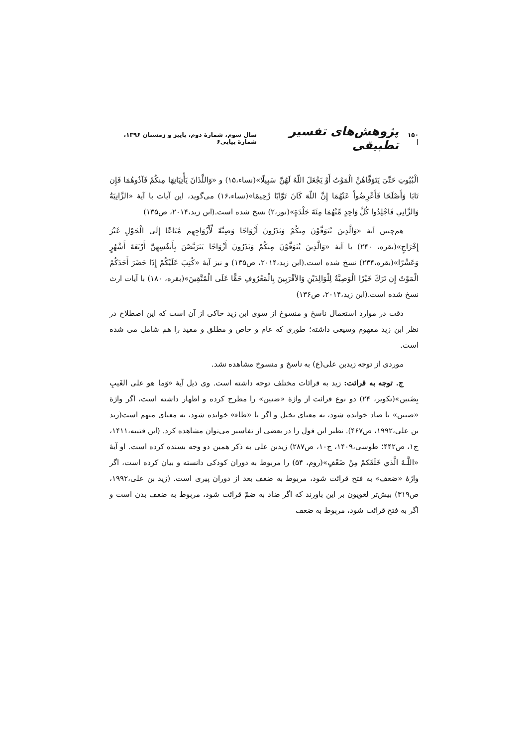۱۵۰ | پژوهش‌های تفسیر تطبیقی سال سوم، شمارهٔ دوم، پاییز و زمستان ۱۳۹۶، شمارهٔ پیاپی۶
الْبُيُوتِ حَتَّىَ يَتَوَفَّاهُنَّ الْمَوْتُ أَوْ يَجْعَلَ اللّهُ لَهُنَّ سَبِيلًا»(نساء،۱۵) و «وَاللَّذَانَ يَأْتِيَانِهَا مِنكُمْ فَآذُوهُمَا فَإِن تَابَا وَأَصْلَحَا فَأَعْرِضُواْ عَنْهُمَا إِنَّ اللّهَ كَانَ تَوَّابًا رَّحِيمًا»(نساء،۱۶) می‌گوید، این آیات با آیهٔ «الزَّانِيَةُ وَالزَّانِي فَاجْلِدُوا كُلَّ وَاحِدٍ مِّنْهُمَا مِئَةَ جَلْدَةٍ»(نور،۲) نسخ شده است.(ابن زید،۲۰۱۴، ص۱۳۵)
هم‌چنین آیهٔ «وَالَّذِينَ يُتَوَفَّوْنَ مِنكُمْ وَيَذَرُونَ أَزْوَاجًا وَصِيَّةً لِّأَزْوَاجِهِم مَّتَاعًا إِلَى الْحَوْلِ غَيْرَ إِخْرَاجٍ»(بقره، ۲۴۰) با آیهٔ «وَالَّذِينَ يُتَوَفَّوْنَ مِنكُمْ وَيَذَرُونَ أَزْوَاجًا يَتَرَبَّصْنَ بِأَنفُسِهِنَّ أَرْبَعَةَ أَشْهُرٍ وَعَشْرًا»(بقره،۲۳۴) نسخ شده است.(ابن زید،۲۰۱۴، ص۱۳۵) و نیز آیهٔ «كُتِبَ عَلَيْكُمْ إِذَا حَضَرَ أَحَدَكُمُ الْمَوْتُ إِن تَرَكَ خَيْرًا الْوَصِيَّةُ لِلْوَالِدَيْنِ وَالأقْرَبِينَ بِالْمَعْرُوفِ حَقًّا عَلَى الْمُتَّقِينَ»(بقره، ۱۸۰) با آیات ارث نسخ شده است.(ابن زید،۲۰۱۴، ص۱۳۶)
دقت در موارد استعمال ناسخ و منسوخ از سوی ابن زید حاکی از آن است که این اصطلاح در نظر ابن زید مفهوم وسیعی داشته؛ طوری که عام و خاص و مطلق و مقید را هم شامل می شده است.
موردی از توجه زیدبن علی(ع) به ناسخ و منسوخ مشاهده نشد.
ج. توجه به قرائت: زید به قرائات مختلف توجه داشته است. وی ذیل آیهٔ «وَما هو علی الغَيبِ بِضَنين»(تکویر، ۲۴) دو نوع قرائت از واژهٔ «ضنین» را مطرح کرده و اظهار داشته است، اگر واژهٔ «ضنین» با ضاد خوانده شود، به معنای بخیل و اگر با «ظاء» خوانده شود، به معنای متهم است(زید بن علی،۱۹۹۲، ص۴۶۷). نظیر این قول را در بعضی از تفاسیر می‌توان مشاهده کرد. (ابن قتیبه،۱۴۱۱، ج۱، ص۴۴۲؛ طوسی،۱۴۰۹، ج۱۰، ص۲۸۷) زیدبن علی به ذکر همین دو وجه بسنده کرده است. او آیهٔ «اللَّـهُ الَّذي خَلَقَكمْ مِنْ ضَعْفٍ»(روم، ۵۴) را مربوط به دوران کودکی دانسته و بیان کرده است، اگر واژهٔ «ضعف» به فتح قرائت شود، مربوط به ضعف بعد از دوران پیری است. (زید بن علی،۱۹۹۲، ص۳۱۹) بیش‌تر لغویون بر این باورند که اگر ضاد به ضمّ قرائت شود، مربوط به ضعف بدن است و اگر به فتح قرائت شود، مربوط به ضعف